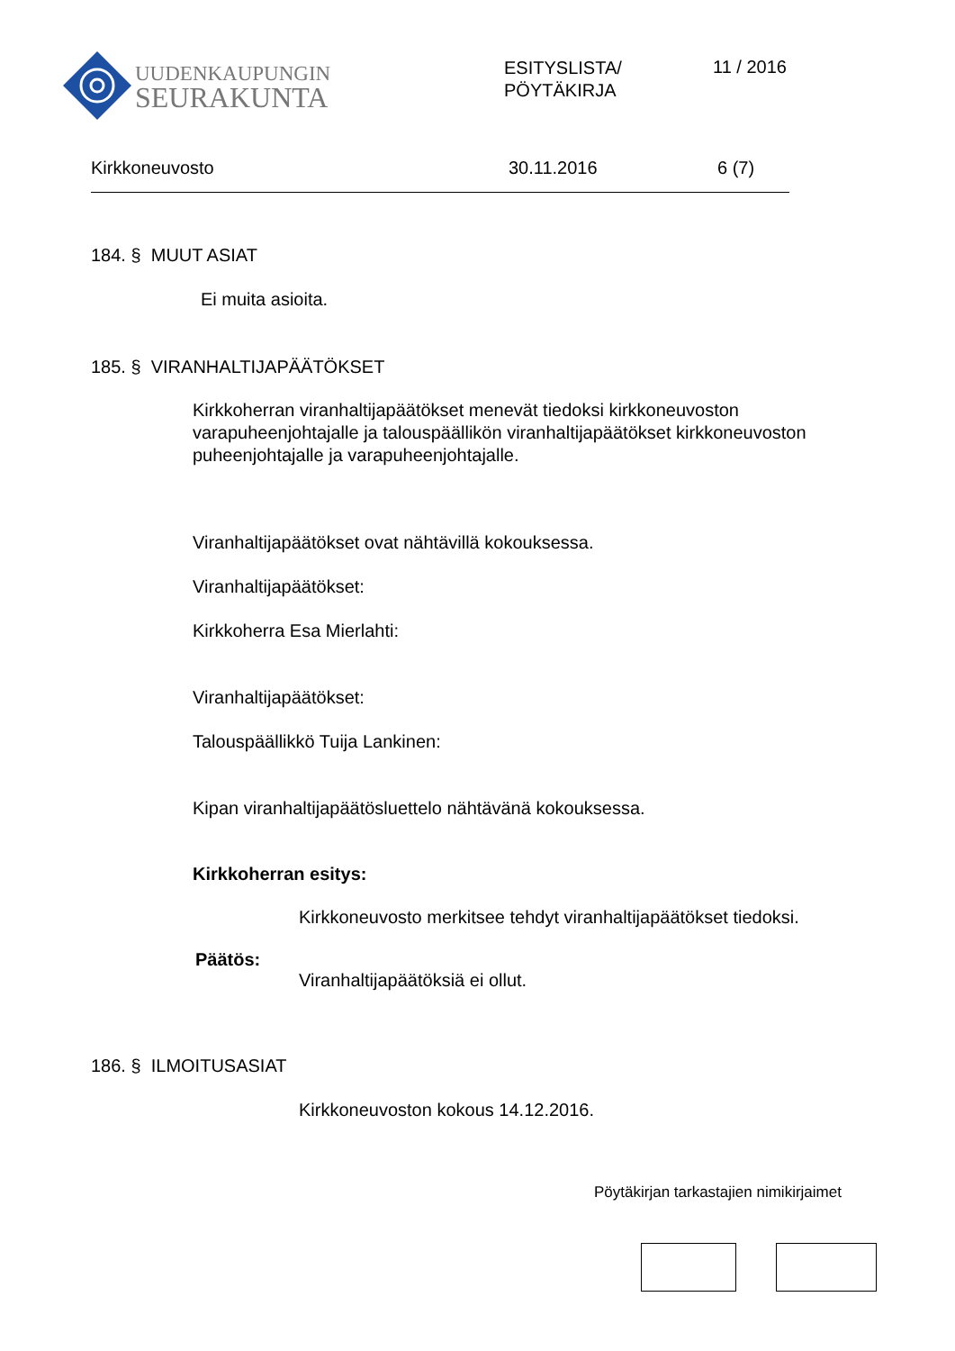UUDENKAUPUNGIN
SEURAKUNTA
ESITYSLISTA/
PÖYTÄKIRJA
11 / 2016
Kirkkoneuvosto 30.11.2016 6 (7)
184. § MUUT ASIAT
Ei muita asioita.
185. § VIRANHALTIJAPÄÄTÖKSET
Kirkkoherran viranhaltijapäätökset menevät tiedoksi kirkkoneuvoston
varapuheenjohtajalle ja talouspäällikön viranhaltijapäätökset kirkkoneuvoston
puheenjohtajalle ja varapuheenjohtajalle.
Viranhaltijapäätökset ovat nähtävillä kokouksessa.
Viranhaltijapäätökset:
Kirkkoherra Esa Mierlahti:
Viranhaltijapäätökset:
Talouspäällikkö Tuija Lankinen:
Kipan viranhaltijapäätösluettelo nähtävänä kokouksessa.
Kirkkoherran esitys:
Kirkkoneuvosto merkitsee tehdyt viranhaltijapäätökset tiedoksi.
Päätös:
Viranhaltijapäätöksiä ei ollut.
186. § ILMOITUSASIAT
Kirkkoneuvoston kokous 14.12.2016.
Pöytäkirjan tarkastajien nimikirjaimet